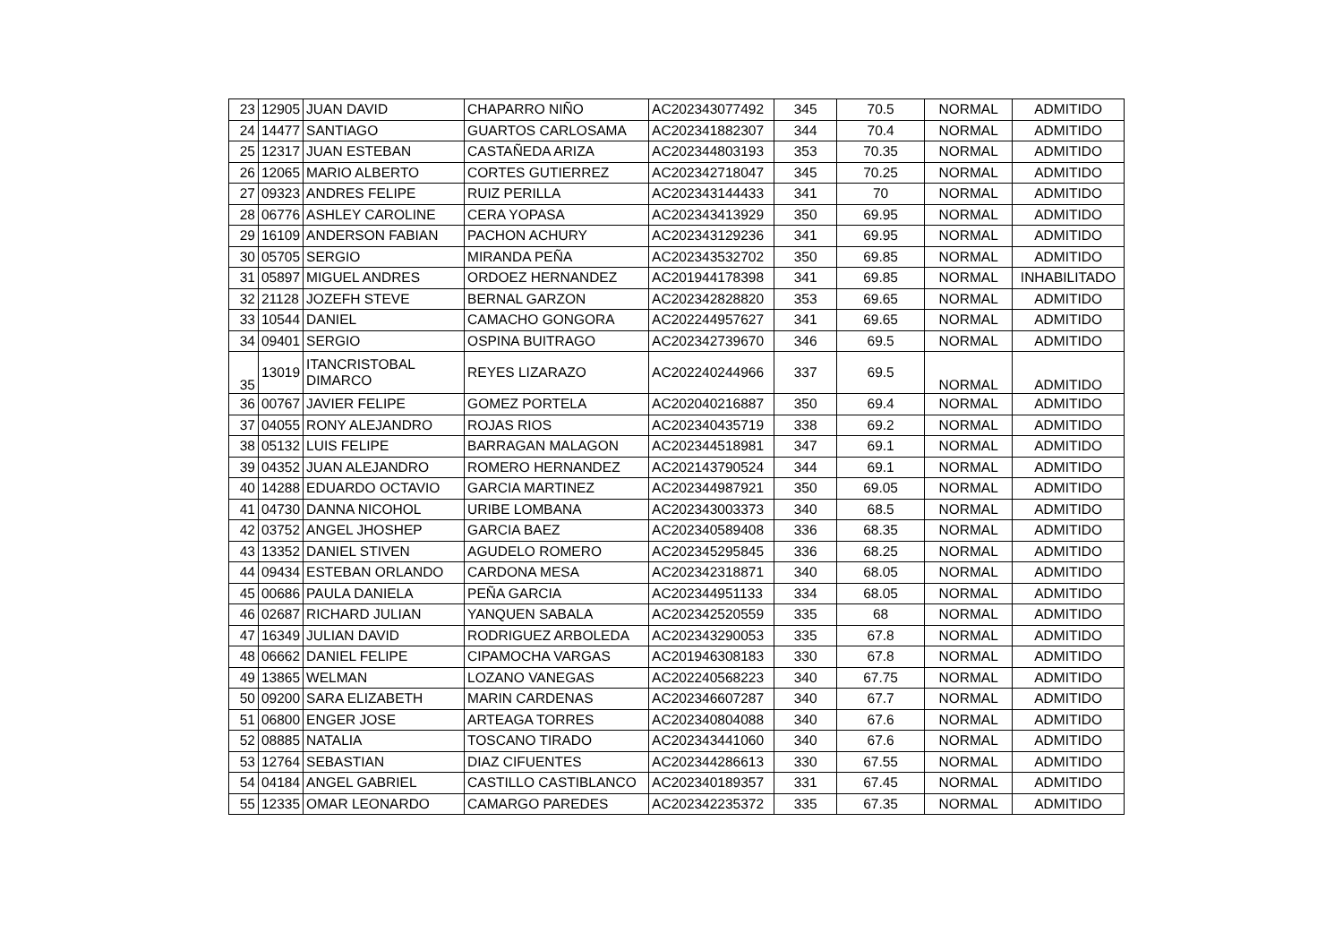| 23 | 12905 | JUAN DAVID | CHAPARRO NIÑO | AC202343077492 | 345 | 70.5 | NORMAL | ADMITIDO |
| 24 | 14477 | SANTIAGO | GUARTOS CARLOSAMA | AC202341882307 | 344 | 70.4 | NORMAL | ADMITIDO |
| 25 | 12317 | JUAN ESTEBAN | CASTAÑEDA ARIZA | AC202344803193 | 353 | 70.35 | NORMAL | ADMITIDO |
| 26 | 12065 | MARIO ALBERTO | CORTES GUTIERREZ | AC202342718047 | 345 | 70.25 | NORMAL | ADMITIDO |
| 27 | 09323 | ANDRES FELIPE | RUIZ PERILLA | AC202343144433 | 341 | 70 | NORMAL | ADMITIDO |
| 28 | 06776 | ASHLEY CAROLINE | CERA YOPASA | AC202343413929 | 350 | 69.95 | NORMAL | ADMITIDO |
| 29 | 16109 | ANDERSON FABIAN | PACHON ACHURY | AC202343129236 | 341 | 69.95 | NORMAL | ADMITIDO |
| 30 | 05705 | SERGIO | MIRANDA PEÑA | AC202343532702 | 350 | 69.85 | NORMAL | ADMITIDO |
| 31 | 05897 | MIGUEL ANDRES | ORDOEZ HERNANDEZ | AC201944178398 | 341 | 69.85 | NORMAL | INHABILITADO |
| 32 | 21128 | JOZEFH STEVE | BERNAL GARZON | AC202342828820 | 353 | 69.65 | NORMAL | ADMITIDO |
| 33 | 10544 | DANIEL | CAMACHO GONGORA | AC202244957627 | 341 | 69.65 | NORMAL | ADMITIDO |
| 34 | 09401 | SERGIO | OSPINA BUITRAGO | AC202342739670 | 346 | 69.5 | NORMAL | ADMITIDO |
| 35 | 13019 | ITANCRISTOBAL DIMARCO | REYES LIZARAZO | AC202240244966 | 337 | 69.5 | NORMAL | ADMITIDO |
| 36 | 00767 | JAVIER FELIPE | GOMEZ PORTELA | AC202040216887 | 350 | 69.4 | NORMAL | ADMITIDO |
| 37 | 04055 | RONY ALEJANDRO | ROJAS RIOS | AC202340435719 | 338 | 69.2 | NORMAL | ADMITIDO |
| 38 | 05132 | LUIS FELIPE | BARRAGAN MALAGON | AC202344518981 | 347 | 69.1 | NORMAL | ADMITIDO |
| 39 | 04352 | JUAN ALEJANDRO | ROMERO HERNANDEZ | AC202143790524 | 344 | 69.1 | NORMAL | ADMITIDO |
| 40 | 14288 | EDUARDO OCTAVIO | GARCIA MARTINEZ | AC202344987921 | 350 | 69.05 | NORMAL | ADMITIDO |
| 41 | 04730 | DANNA NICOHOL | URIBE LOMBANA | AC202343003373 | 340 | 68.5 | NORMAL | ADMITIDO |
| 42 | 03752 | ANGEL JHOSHEP | GARCIA BAEZ | AC202340589408 | 336 | 68.35 | NORMAL | ADMITIDO |
| 43 | 13352 | DANIEL STIVEN | AGUDELO ROMERO | AC202345295845 | 336 | 68.25 | NORMAL | ADMITIDO |
| 44 | 09434 | ESTEBAN ORLANDO | CARDONA MESA | AC202342318871 | 340 | 68.05 | NORMAL | ADMITIDO |
| 45 | 00686 | PAULA DANIELA | PEÑA GARCIA | AC202344951133 | 334 | 68.05 | NORMAL | ADMITIDO |
| 46 | 02687 | RICHARD JULIAN | YANQUEN SABALA | AC202342520559 | 335 | 68 | NORMAL | ADMITIDO |
| 47 | 16349 | JULIAN DAVID | RODRIGUEZ ARBOLEDA | AC202343290053 | 335 | 67.8 | NORMAL | ADMITIDO |
| 48 | 06662 | DANIEL FELIPE | CIPAMOCHA VARGAS | AC201946308183 | 330 | 67.8 | NORMAL | ADMITIDO |
| 49 | 13865 | WELMAN | LOZANO VANEGAS | AC202240568223 | 340 | 67.75 | NORMAL | ADMITIDO |
| 50 | 09200 | SARA ELIZABETH | MARIN CARDENAS | AC202346607287 | 340 | 67.7 | NORMAL | ADMITIDO |
| 51 | 06800 | ENGER JOSE | ARTEAGA TORRES | AC202340804088 | 340 | 67.6 | NORMAL | ADMITIDO |
| 52 | 08885 | NATALIA | TOSCANO TIRADO | AC202343441060 | 340 | 67.6 | NORMAL | ADMITIDO |
| 53 | 12764 | SEBASTIAN | DIAZ CIFUENTES | AC202344286613 | 330 | 67.55 | NORMAL | ADMITIDO |
| 54 | 04184 | ANGEL GABRIEL | CASTILLO CASTIBLANCO | AC202340189357 | 331 | 67.45 | NORMAL | ADMITIDO |
| 55 | 12335 | OMAR LEONARDO | CAMARGO PAREDES | AC202342235372 | 335 | 67.35 | NORMAL | ADMITIDO |